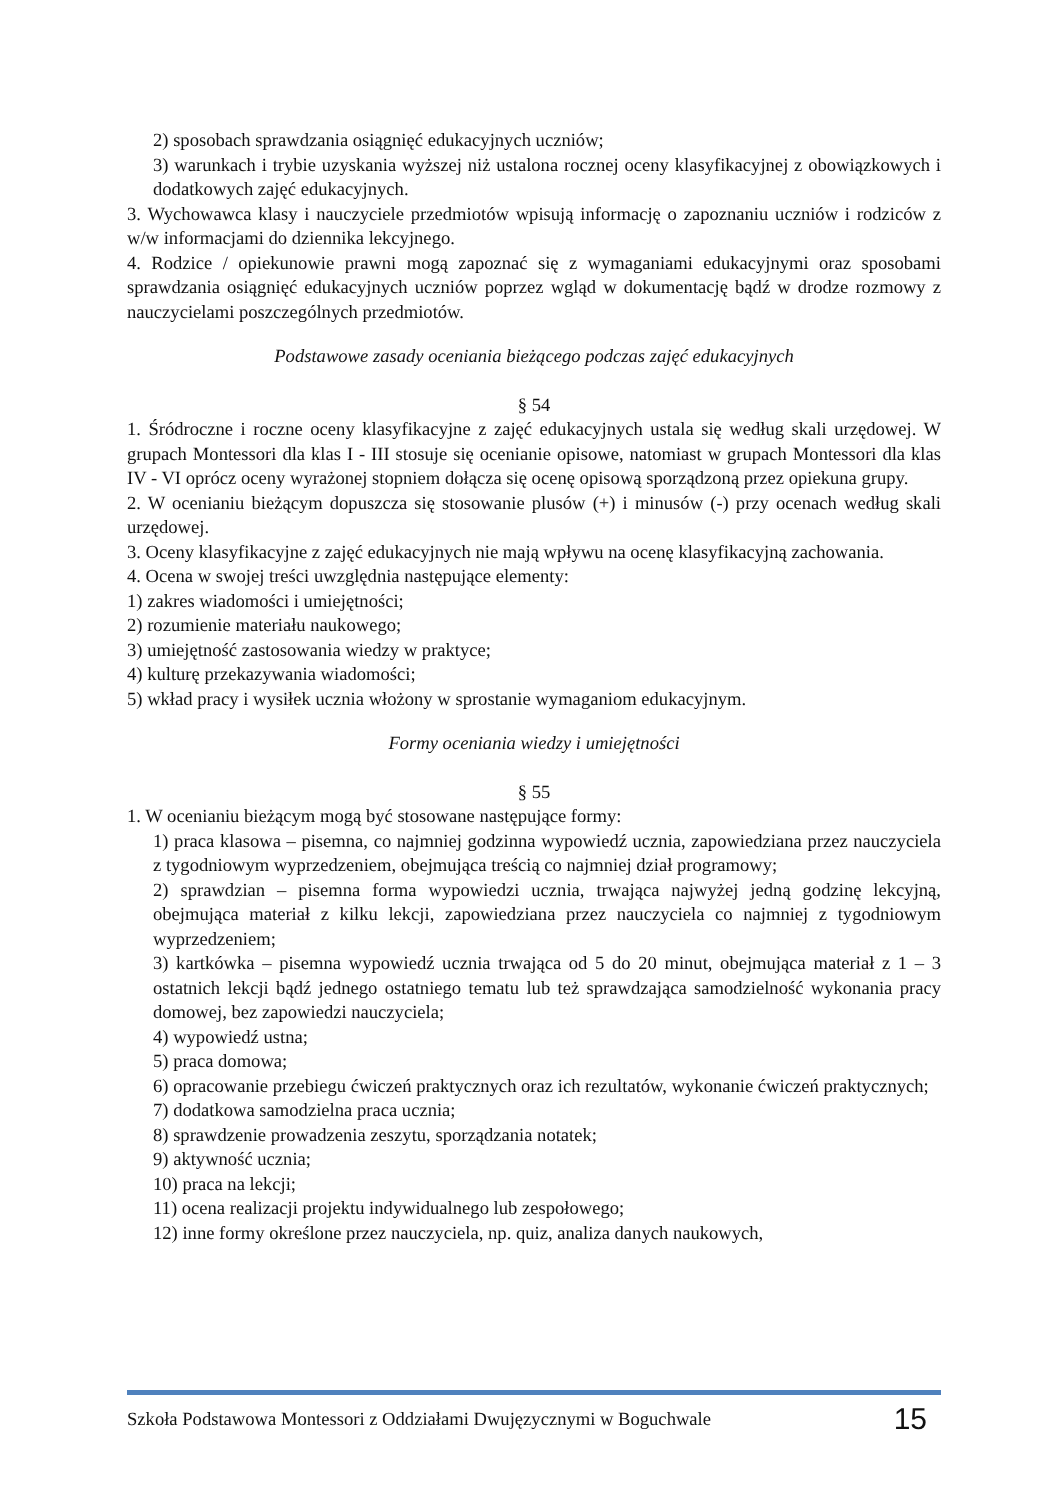2) sposobach sprawdzania osiągnięć edukacyjnych uczniów;
3) warunkach i trybie uzyskania wyższej niż ustalona rocznej oceny klasyfikacyjnej z obowiązkowych i dodatkowych zajęć edukacyjnych.
3. Wychowawca klasy i nauczyciele przedmiotów wpisują informację o zapoznaniu uczniów i rodziców z w/w informacjami do dziennika lekcyjnego.
4. Rodzice / opiekunowie prawni mogą zapoznać się z wymaganiami edukacyjnymi oraz sposobami sprawdzania osiągnięć edukacyjnych uczniów poprzez wgląd w dokumentację bądź w drodze rozmowy z nauczycielami poszczególnych przedmiotów.
Podstawowe zasady oceniania bieżącego podczas zajęć edukacyjnych
§ 54
1. Śródroczne i roczne oceny klasyfikacyjne z zajęć edukacyjnych ustala się według skali urzędowej. W grupach Montessori dla klas I - III stosuje się ocenianie opisowe, natomiast w grupach Montessori dla klas IV - VI oprócz oceny wyrażonej stopniem dołącza się ocenę opisową sporządzoną przez opiekuna grupy.
2. W ocenianiu bieżącym dopuszcza się stosowanie plusów (+) i minusów (-) przy ocenach według skali urzędowej.
3. Oceny klasyfikacyjne z zajęć edukacyjnych nie mają wpływu na ocenę klasyfikacyjną zachowania.
4. Ocena w swojej treści uwzględnia następujące elementy:
1) zakres wiadomości i umiejętności;
2) rozumienie materiału naukowego;
3) umiejętność zastosowania wiedzy w praktyce;
4) kulturę przekazywania wiadomości;
5) wkład pracy i wysiłek ucznia włożony w sprostanie wymaganiom edukacyjnym.
Formy oceniania wiedzy i umiejętności
§ 55
1. W ocenianiu bieżącym mogą być stosowane następujące formy:
1) praca klasowa – pisemna, co najmniej godzinna wypowiedź ucznia, zapowiedziana przez nauczyciela z tygodniowym wyprzedzeniem, obejmująca treścią co najmniej dział programowy;
2) sprawdzian – pisemna forma wypowiedzi ucznia, trwająca najwyżej jedną godzinę lekcyjną, obejmująca materiał z kilku lekcji, zapowiedziana przez nauczyciela co najmniej z tygodniowym wyprzedzeniem;
3) kartkówka – pisemna wypowiedź ucznia trwająca od 5 do 20 minut, obejmująca materiał z 1 – 3 ostatnich lekcji bądź jednego ostatniego tematu lub też sprawdzająca samodzielność wykonania pracy domowej, bez zapowiedzi nauczyciela;
4) wypowiedź ustna;
5) praca domowa;
6) opracowanie przebiegu ćwiczeń praktycznych oraz ich rezultatów, wykonanie ćwiczeń praktycznych;
7) dodatkowa samodzielna praca ucznia;
8) sprawdzenie prowadzenia zeszytu, sporządzania notatek;
9) aktywność ucznia;
10) praca na lekcji;
11) ocena realizacji projektu indywidualnego lub zespołowego;
12) inne formy określone przez nauczyciela, np. quiz, analiza danych naukowych,
Szkoła Podstawowa Montessori z Oddziałami Dwujęzycznymi w Boguchwale 15